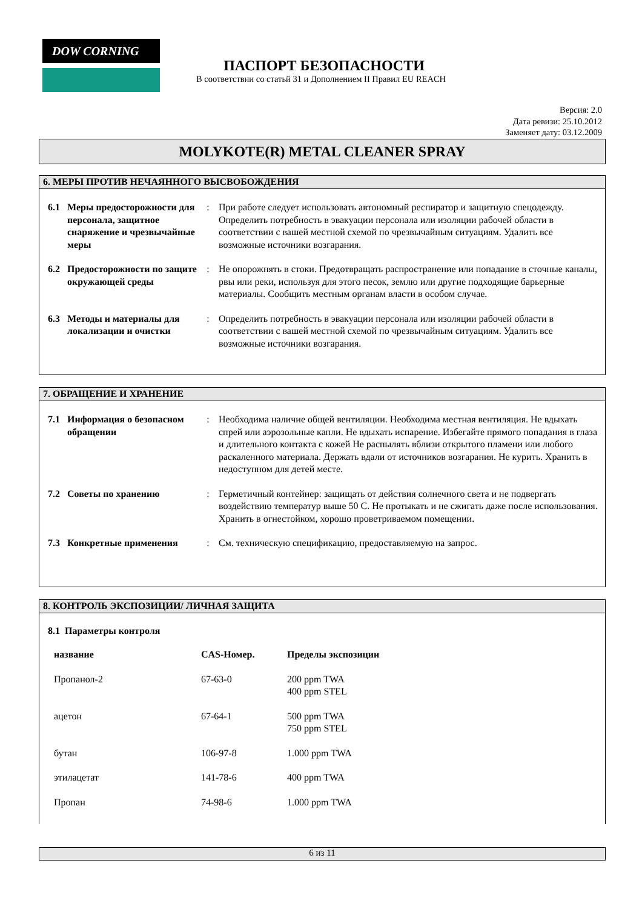DOW CORNING
ПАСПОРТ БЕЗОПАСНОСТИ
В соответствии со статьй 31 и Дополнением II Правил EU REACH
Версия: 2.0
Дата ревизи: 25.10.2012
Заменяет дату: 03.12.2009
MOLYKOTE(R) METAL CLEANER SPRAY
6. МЕРЫ ПРОТИВ НЕЧАЯННОГО ВЫСВОБОЖДЕНИЯ
| 6.1 | Меры предосторожности для персонала, защитное снаряжение и чрезвычайные меры | : | При работе следует использовать автономный респиратор и защитную спецодежду. Определить потребность в эвакуации персонала или изоляции рабочей области в соответствии с вашей местной схемой по чрезвычайным ситуациям. Удалить все возможные источники возгарания. |
| 6.2 | Предосторожности по защите окружающей среды | : | Не опорожнять в стоки. Предотвращать распространение или попадание в сточные каналы, рвы или реки, используя для этого песок, землю или другие подходящие барьерные материалы. Сообщить местным органам власти в особом случае. |
| 6.3 | Методы и материалы для локализации и очистки | : | Определить потребность в эвакуации персонала или изоляции рабочей области в соответствии с вашей местной схемой по чрезвычайным ситуациям. Удалить все возможные источники возгарания. |
7. ОБРАЩЕНИЕ И ХРАНЕНИЕ
| 7.1 | Информация о безопасном обращении | : | Необходима наличие общей вентиляции. Необходима местная вентиляция. Не вдыхать спрей или аэрозольные капли. Не вдыхать испарение. Избегайте прямого попадания в глаза и длительного контакта с кожей Не распылять вблизи открытого пламени или любого раскаленного материала. Держать вдали от источников возгарания. Не курить. Хранить в недоступном для детей месте. |
| 7.2 | Советы по хранению | : | Герметичный контейнер: защищать от действия солнечного света и не подвергать воздействию температур выше 50 С. Не протыкать и не сжигать даже после использования. Хранить в огнестойком, хорошо проветриваемом помещении. |
| 7.3 | Конкретные применения | : | См. техническую спецификацию, предоставляемую на запрос. |
8. КОНТРОЛЬ ЭКСПОЗИЦИИ/ ЛИЧНАЯ ЗАЩИТА
8.1 Параметры контроля
| название | CAS-Номер. | Пределы экспозиции |
| --- | --- | --- |
| Пропанол-2 | 67-63-0 | 200 ppm TWA 400 ppm STEL |
| ацетон | 67-64-1 | 500 ppm TWA 750 ppm STEL |
| бутан | 106-97-8 | 1.000 ppm TWA |
| этилацетат | 141-78-6 | 400 ppm TWA |
| Пропан | 74-98-6 | 1.000 ppm TWA |
6 из 11